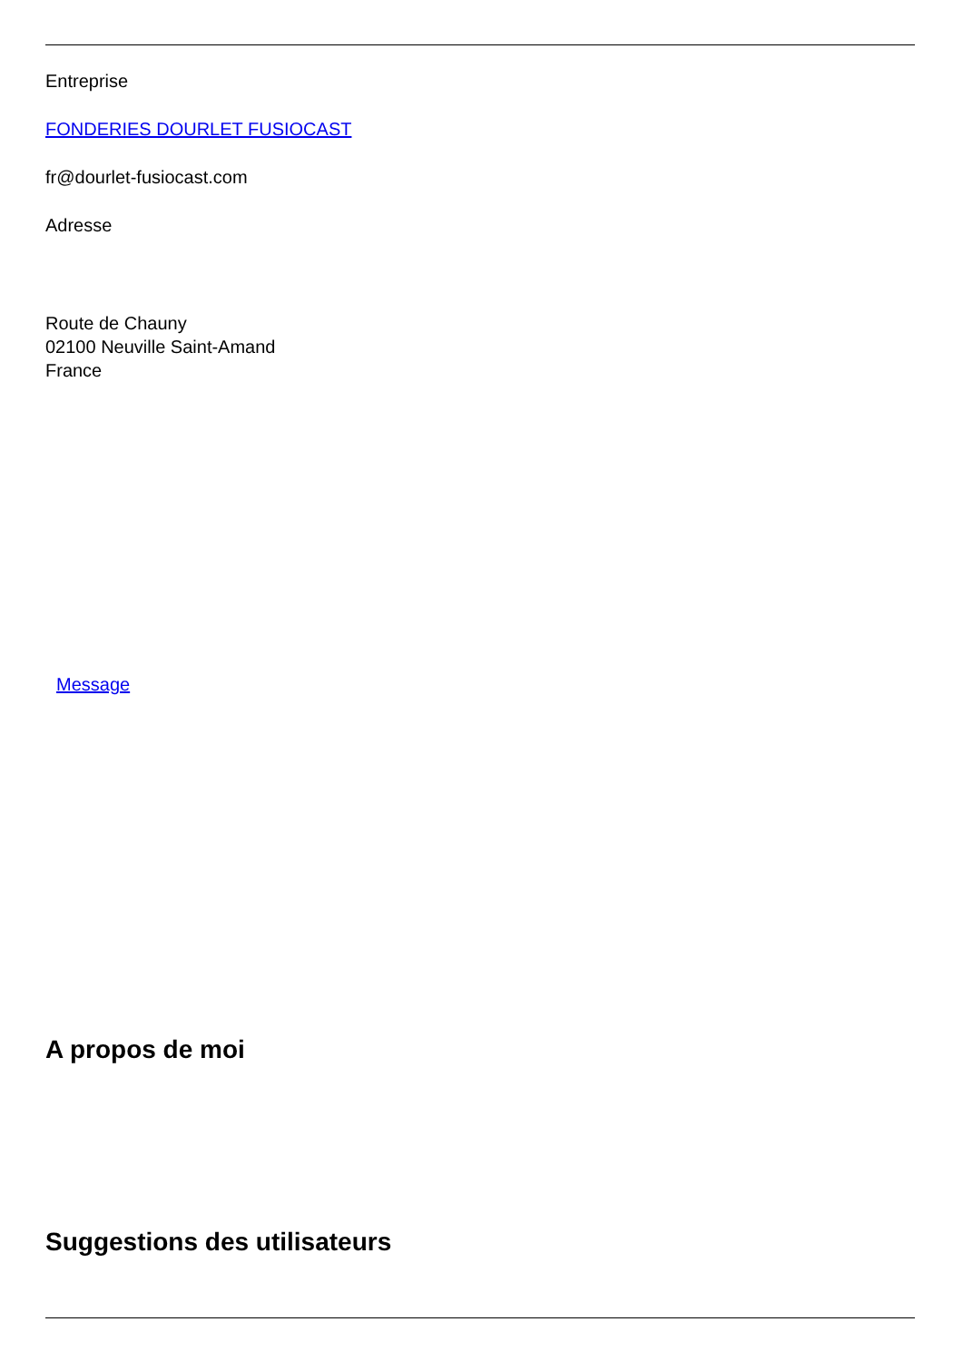Entreprise
FONDERIES DOURLET FUSIOCAST
fr@dourlet-fusiocast.com
Adresse
Route de Chauny
02100 Neuville Saint-Amand
France
Message
A propos de moi
Suggestions des utilisateurs